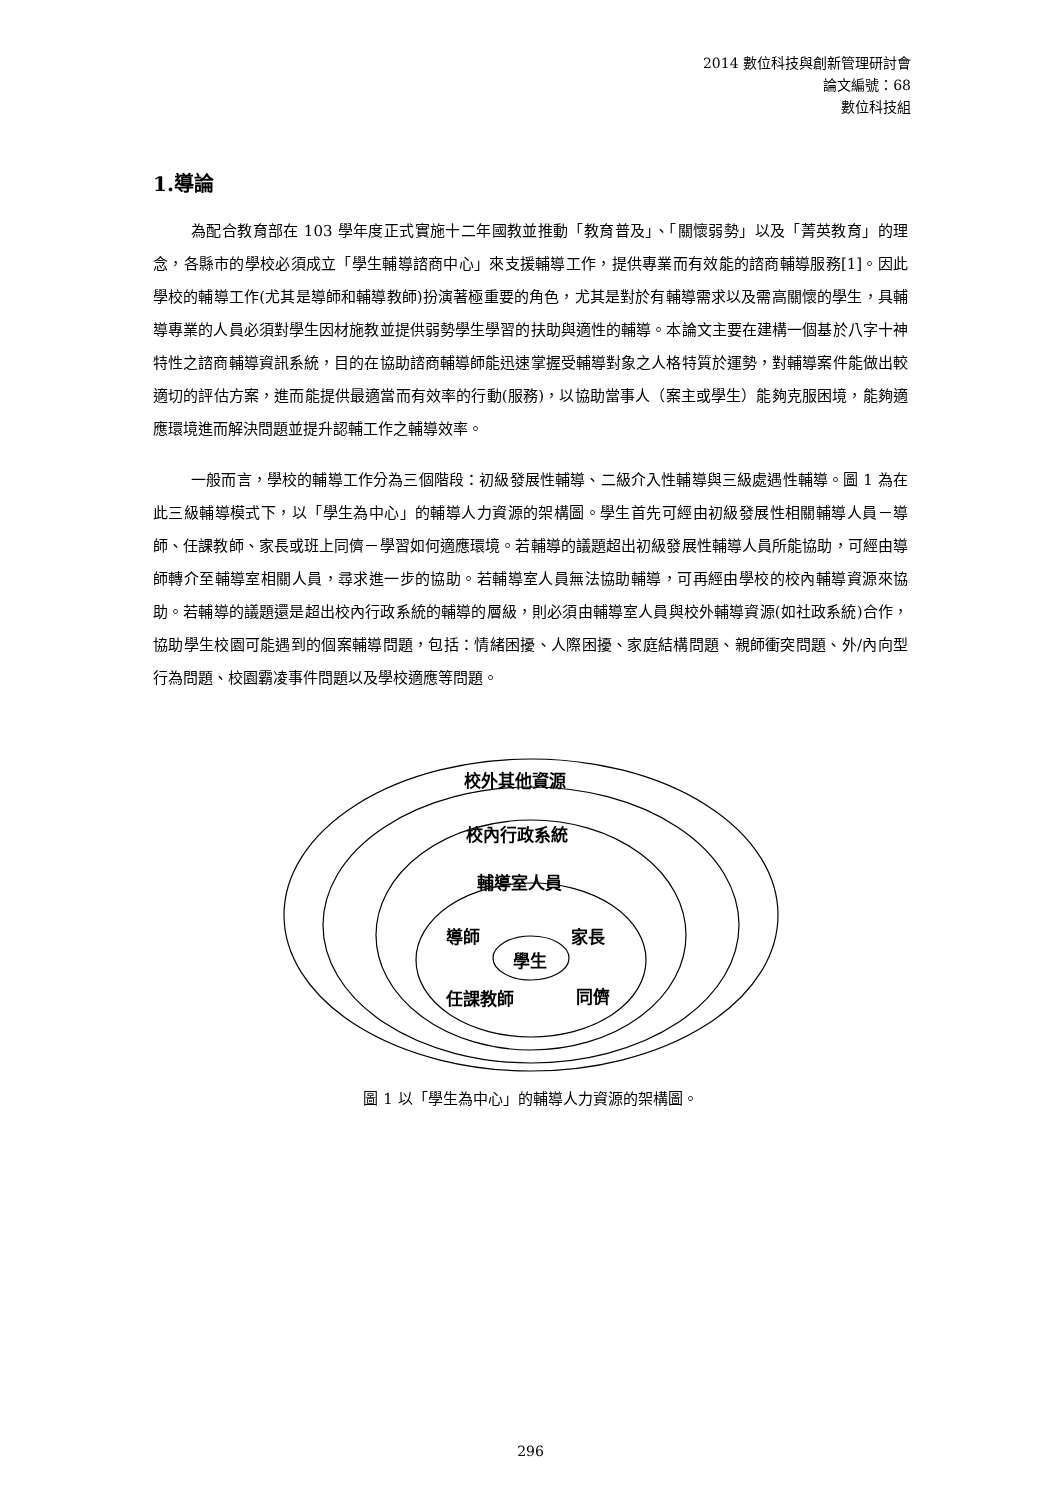2014 數位科技與創新管理研討會
論文編號：68
數位科技組
1.導論
為配合教育部在 103 學年度正式實施十二年國教並推動「教育普及」、「關懷弱勢」以及「菁英教育」的理念，各縣市的學校必須成立「學生輔導諮商中心」來支援輔導工作，提供專業而有效能的諮商輔導服務[1]。因此學校的輔導工作(尤其是導師和輔導教師)扮演著極重要的角色，尤其是對於有輔導需求以及需高關懷的學生，具輔導專業的人員必須對學生因材施教並提供弱勢學生學習的扶助與適性的輔導。本論文主要在建構一個基於八字十神特性之諮商輔導資訊系統，目的在協助諮商輔導師能迅速掌握受輔導對象之人格特質於運勢，對輔導案件能做出較適切的評估方案，進而能提供最適當而有效率的行動(服務)，以協助當事人（案主或學生）能夠克服困境，能夠適應環境進而解決問題並提升認輔工作之輔導效率。
一般而言，學校的輔導工作分為三個階段：初級發展性輔導、二級介入性輔導與三級處遇性輔導。圖 1 為在此三級輔導模式下，以「學生為中心」的輔導人力資源的架構圖。學生首先可經由初級發展性相關輔導人員－導師、任課教師、家長或班上同儕－學習如何適應環境。若輔導的議題超出初級發展性輔導人員所能協助，可經由導師轉介至輔導室相關人員，尋求進一步的協助。若輔導室人員無法協助輔導，可再經由學校的校內輔導資源來協助。若輔導的議題還是超出校內行政系統的輔導的層級，則必須由輔導室人員與校外輔導資源(如社政系統)合作，協助學生校園可能遇到的個案輔導問題，包括：情緒困擾、人際困擾、家庭結構問題、親師衝突問題、外/內向型行為問題、校園霸凌事件問題以及學校適應等問題。
校外其他資源
校內行政系統
輔導室人員
導師 家長
學生
任課教師 同儕
圖 1 以「學生為中心」的輔導人力資源的架構圖。
296